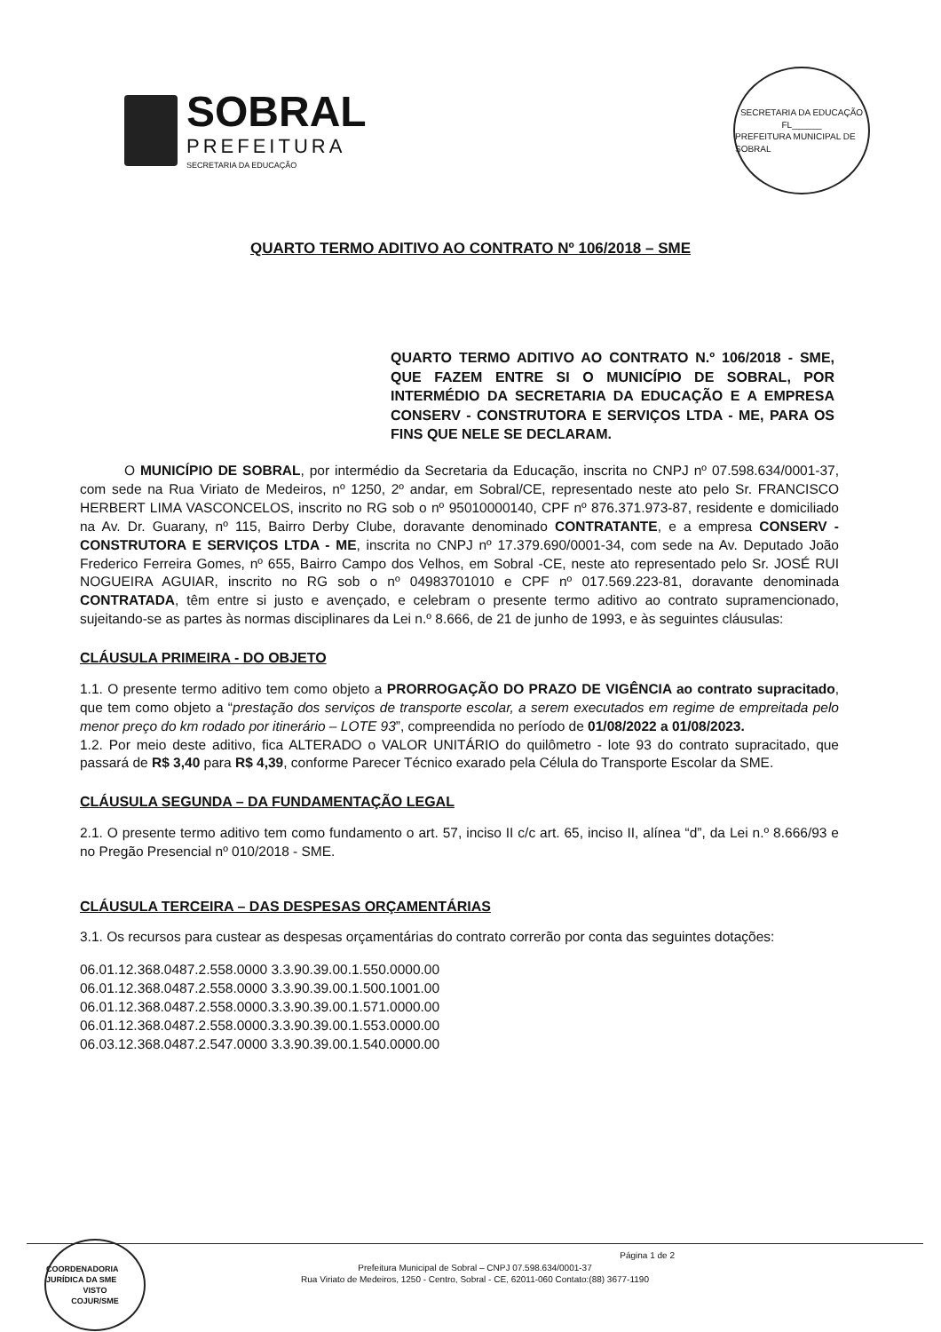SOBRAL
PREFEITURA
SECRETARIA DA EDUCAÇÃO
SECRETARIA DA EDUCAÇÃO
FL______
PREFEITURA MUNICIPAL DE SOBRAL
QUARTO TERMO ADITIVO AO CONTRATO Nº 106/2018 – SME
QUARTO TERMO ADITIVO AO CONTRATO N.º 106/2018 - SME, QUE FAZEM ENTRE SI O MUNICÍPIO DE SOBRAL, POR INTERMÉDIO DA SECRETARIA DA EDUCAÇÃO E A EMPRESA CONSERV - CONSTRUTORA E SERVIÇOS LTDA - ME, PARA OS FINS QUE NELE SE DECLARAM.
O MUNICÍPIO DE SOBRAL, por intermédio da Secretaria da Educação, inscrita no CNPJ nº 07.598.634/0001-37, com sede na Rua Viriato de Medeiros, nº 1250, 2º andar, em Sobral/CE, representado neste ato pelo Sr. FRANCISCO HERBERT LIMA VASCONCELOS, inscrito no RG sob o nº 95010000140, CPF nº 876.371.973-87, residente e domiciliado na Av. Dr. Guarany, nº 115, Bairro Derby Clube, doravante denominado CONTRATANTE, e a empresa CONSERV - CONSTRUTORA E SERVIÇOS LTDA - ME, inscrita no CNPJ nº 17.379.690/0001-34, com sede na Av. Deputado João Frederico Ferreira Gomes, nº 655, Bairro Campo dos Velhos, em Sobral -CE, neste ato representado pelo Sr. JOSÉ RUI NOGUEIRA AGUIAR, inscrito no RG sob o nº 04983701010 e CPF nº 017.569.223-81, doravante denominada CONTRATADA, têm entre si justo e avençado, e celebram o presente termo aditivo ao contrato supramencionado, sujeitando-se as partes às normas disciplinares da Lei n.º 8.666, de 21 de junho de 1993, e às seguintes cláusulas:
CLÁUSULA PRIMEIRA - DO OBJETO
1.1. O presente termo aditivo tem como objeto a PRORROGAÇÃO DO PRAZO DE VIGÊNCIA ao contrato supracitado, que tem como objeto a “prestação dos serviços de transporte escolar, a serem executados em regime de empreitada pelo menor preço do km rodado por itinerário – LOTE 93”, compreendida no período de 01/08/2022 a 01/08/2023.
1.2. Por meio deste aditivo, fica ALTERADO o VALOR UNITÁRIO do quilômetro - lote 93 do contrato supracitado, que passará de R$ 3,40 para R$ 4,39, conforme Parecer Técnico exarado pela Célula do Transporte Escolar da SME.
CLÁUSULA SEGUNDA – DA FUNDAMENTAÇÃO LEGAL
2.1. O presente termo aditivo tem como fundamento o art. 57, inciso II c/c art. 65, inciso II, alínea “d”, da Lei n.º 8.666/93 e no Pregão Presencial nº 010/2018 - SME.
CLÁUSULA TERCEIRA – DAS DESPESAS ORÇAMENTÁRIAS
3.1. Os recursos para custear as despesas orçamentárias do contrato correrão por conta das seguintes dotações:
06.01.12.368.0487.2.558.0000 3.3.90.39.00.1.550.0000.00
06.01.12.368.0487.2.558.0000 3.3.90.39.00.1.500.1001.00
06.01.12.368.0487.2.558.0000.3.3.90.39.00.1.571.0000.00
06.01.12.368.0487.2.558.0000.3.3.90.39.00.1.553.0000.00
06.03.12.368.0487.2.547.0000 3.3.90.39.00.1.540.0000.00
Página 1 de 2
Prefeitura Municipal de Sobral – CNPJ 07.598.634/0001-37
Rua Viriato de Medeiros, 1250 - Centro, Sobral - CE, 62011-060 Contato:(88) 3677-1190
COORDENADORIA JURÍDICA DA SME
VISTO
COJUR/SME